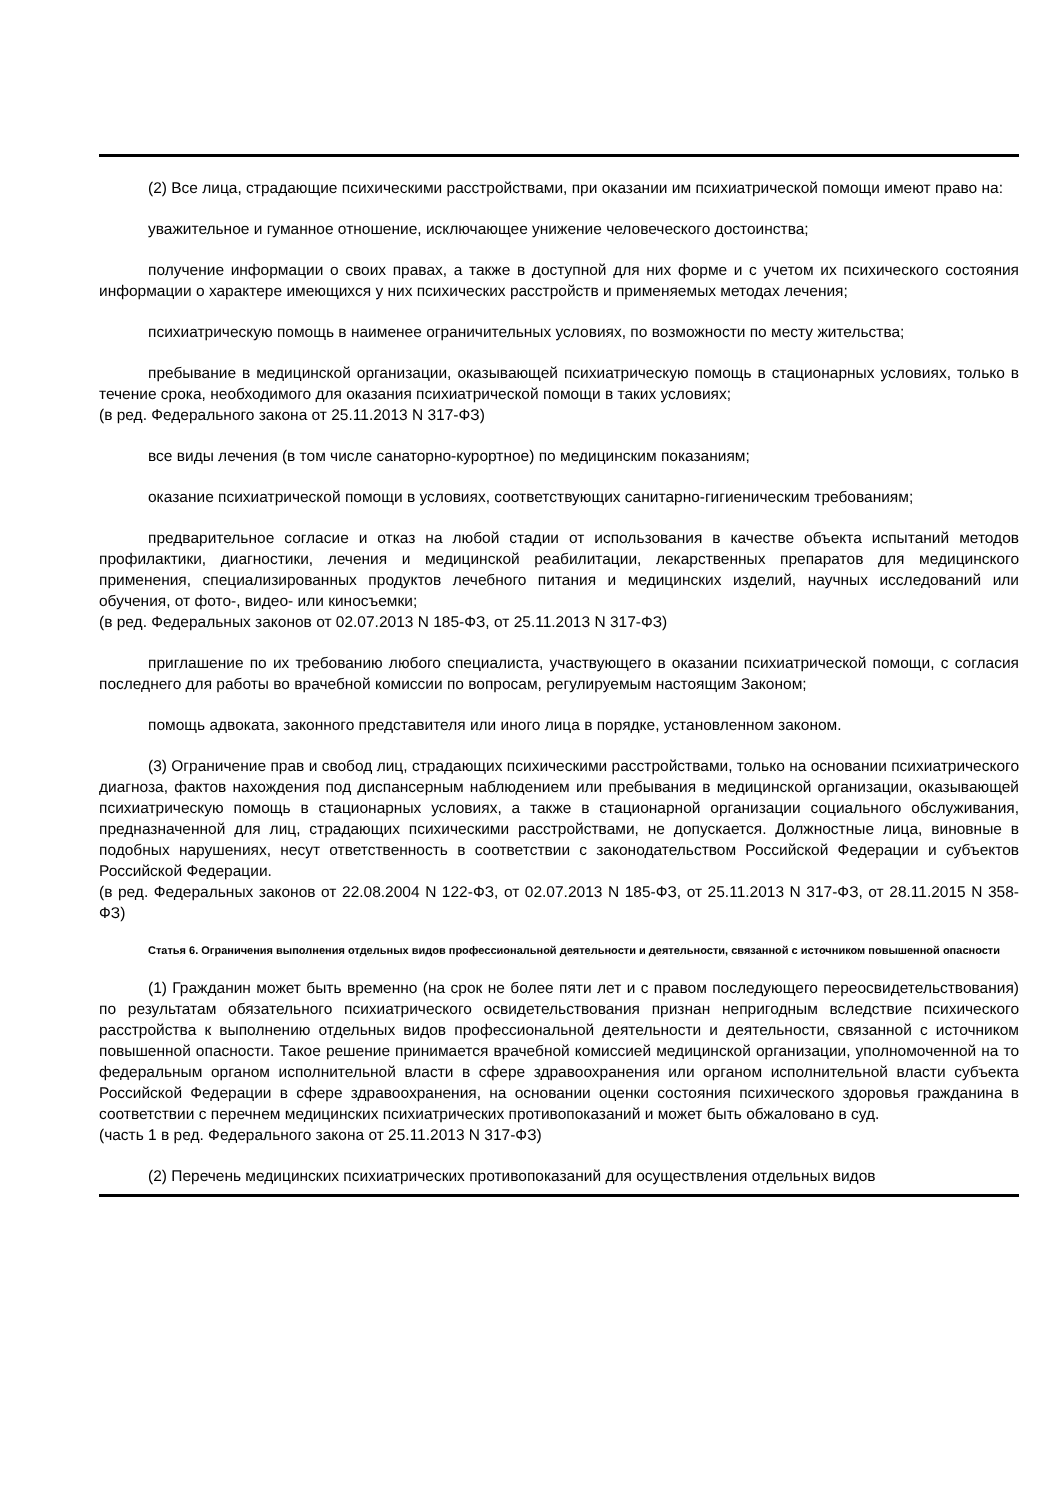(2) Все лица, страдающие психическими расстройствами, при оказании им психиатрической помощи имеют право на:
уважительное и гуманное отношение, исключающее унижение человеческого достоинства;
получение информации о своих правах, а также в доступной для них форме и с учетом их психического состояния информации о характере имеющихся у них психических расстройств и применяемых методах лечения;
психиатрическую помощь в наименее ограничительных условиях, по возможности по месту жительства;
пребывание в медицинской организации, оказывающей психиатрическую помощь в стационарных условиях, только в течение срока, необходимого для оказания психиатрической помощи в таких условиях;
(в ред. Федерального закона от 25.11.2013 N 317-ФЗ)
все виды лечения (в том числе санаторно-курортное) по медицинским показаниям;
оказание психиатрической помощи в условиях, соответствующих санитарно-гигиеническим требованиям;
предварительное согласие и отказ на любой стадии от использования в качестве объекта испытаний методов профилактики, диагностики, лечения и медицинской реабилитации, лекарственных препаратов для медицинского применения, специализированных продуктов лечебного питания и медицинских изделий, научных исследований или обучения, от фото-, видео- или киносъемки;
(в ред. Федеральных законов от 02.07.2013 N 185-ФЗ, от 25.11.2013 N 317-ФЗ)
приглашение по их требованию любого специалиста, участвующего в оказании психиатрической помощи, с согласия последнего для работы во врачебной комиссии по вопросам, регулируемым настоящим Законом;
помощь адвоката, законного представителя или иного лица в порядке, установленном законом.
(3) Ограничение прав и свобод лиц, страдающих психическими расстройствами, только на основании психиатрического диагноза, фактов нахождения под диспансерным наблюдением или пребывания в медицинской организации, оказывающей психиатрическую помощь в стационарных условиях, а также в стационарной организации социального обслуживания, предназначенной для лиц, страдающих психическими расстройствами, не допускается. Должностные лица, виновные в подобных нарушениях, несут ответственность в соответствии с законодательством Российской Федерации и субъектов Российской Федерации.
(в ред. Федеральных законов от 22.08.2004 N 122-ФЗ, от 02.07.2013 N 185-ФЗ, от 25.11.2013 N 317-ФЗ, от 28.11.2015 N 358-ФЗ)
Статья 6. Ограничения выполнения отдельных видов профессиональной деятельности и деятельности, связанной с источником повышенной опасности
(1) Гражданин может быть временно (на срок не более пяти лет и с правом последующего переосвидетельствования) по результатам обязательного психиатрического освидетельствования признан непригодным вследствие психического расстройства к выполнению отдельных видов профессиональной деятельности и деятельности, связанной с источником повышенной опасности. Такое решение принимается врачебной комиссией медицинской организации, уполномоченной на то федеральным органом исполнительной власти в сфере здравоохранения или органом исполнительной власти субъекта Российской Федерации в сфере здравоохранения, на основании оценки состояния психического здоровья гражданина в соответствии с перечнем медицинских психиатрических противопоказаний и может быть обжаловано в суд.
(часть 1 в ред. Федерального закона от 25.11.2013 N 317-ФЗ)
(2) Перечень медицинских психиатрических противопоказаний для осуществления отдельных видов